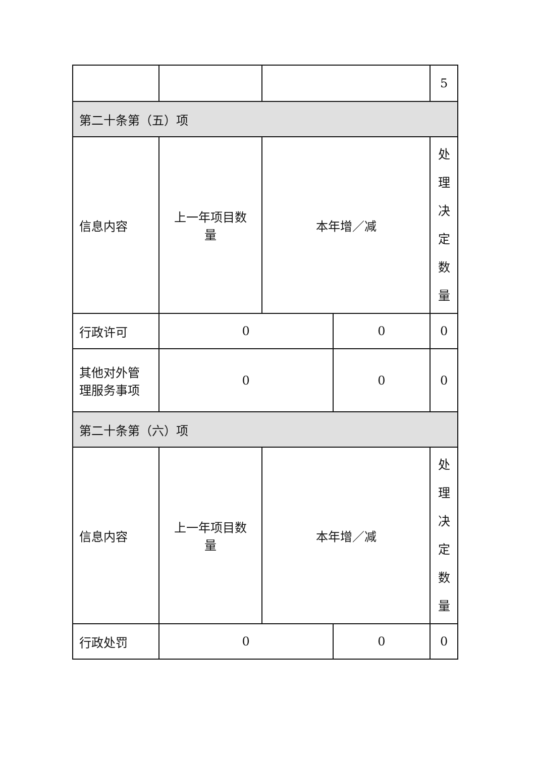| | | | | 5 |
| 第二十条第（五）项 | | | | |
| 信息内容 | 上一年项目数 量 | 本年增／减 | | 处 理 决 定 数 量 |
| 行政许可 | 0 | | 0 | 0 |
| 其他对外管 理服务事项 | 0 | | 0 | 0 |
| 第二十条第（六）项 | | | | |
| 信息内容 | 上一年项目数 量 | 本年增／减 | | 处 理 决 定 数 量 |
| 行政处罚 | 0 | | 0 | 0 |